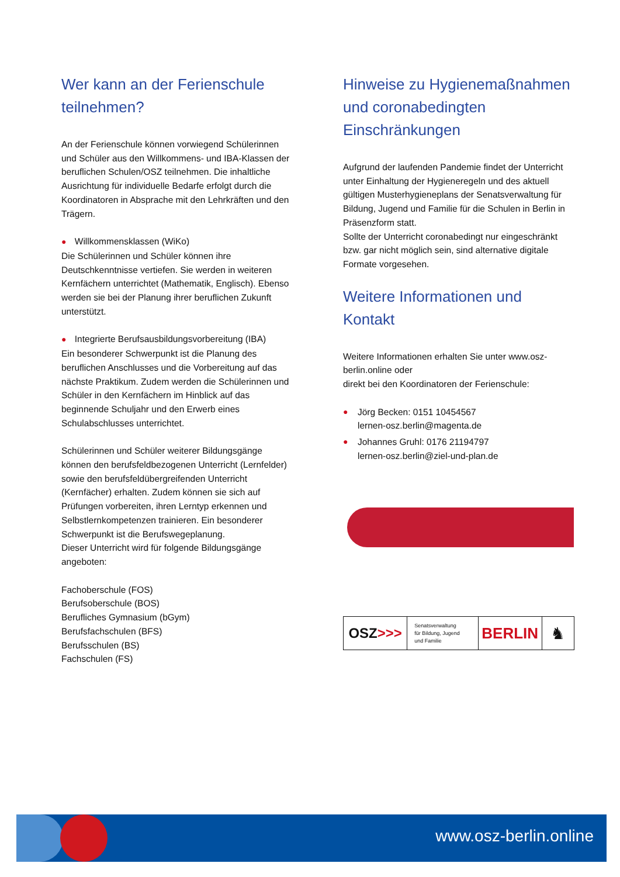Wer kann an der Ferienschule teilnehmen?
An der Ferienschule können vorwiegend Schülerinnen und Schüler aus den Willkommens- und IBA-Klassen der beruflichen Schulen/OSZ teilnehmen. Die inhaltliche Ausrichtung für individuelle Bedarfe erfolgt durch die Koordinatoren in Absprache mit den Lehrkräften und den Trägern.
● Willkommensklassen (WiKo)
Die Schülerinnen und Schüler können ihre Deutschkenntnisse vertiefen. Sie werden in weiteren Kernfächern unterrichtet (Mathematik, Englisch). Ebenso werden sie bei der Planung ihrer beruflichen Zukunft unterstützt.
● Integrierte Berufsausbildungsvorbereitung (IBA)
Ein besonderer Schwerpunkt ist die Planung des beruflichen Anschlusses und die Vorbereitung auf das nächste Praktikum. Zudem werden die Schülerinnen und Schüler in den Kernfächern im Hinblick auf das beginnende Schuljahr und den Erwerb eines Schulabschlusses unterrichtet.
Schülerinnen und Schüler weiterer Bildungsgänge können den berufsfeldbezogenen Unterricht (Lernfelder) sowie den berufsfeldübergreifenden Unterricht (Kernfächer) erhalten. Zudem können sie sich auf Prüfungen vorbereiten, ihren Lerntyp erkennen und Selbstlernkompetenzen trainieren. Ein besonderer Schwerpunkt ist die Berufswegeplanung.
Dieser Unterricht wird für folgende Bildungsgänge angeboten:
Fachoberschule (FOS)
Berufsoberschule (BOS)
Berufliches Gymnasium (bGym)
Berufsfachschulen (BFS)
Berufsschulen (BS)
Fachschulen (FS)
Hinweise zu Hygienemaßnahmen und coronabedingten Einschränkungen
Aufgrund der laufenden Pandemie findet der Unterricht unter Einhaltung der Hygieneregeln und des aktuell gültigen Musterhygieneplans der Senatsverwaltung für Bildung, Jugend und Familie für die Schulen in Berlin in Präsenzform statt.
Sollte der Unterricht coronabedingt nur eingeschränkt bzw. gar nicht möglich sein, sind alternative digitale Formate vorgesehen.
Weitere Informationen und Kontakt
Weitere Informationen erhalten Sie unter www.osz-berlin.online oder
direkt bei den Koordinatoren der Ferienschule:
● Jörg Becken: 0151 10454567
lernen-osz.berlin@magenta.de
● Johannes Gruhl: 0176 21194797
lernen-osz.berlin@ziel-und-plan.de
OSZ >>>
Senatsverwaltung
für Bildung, Jugend
und Familie
BERLIN ♞
www.osz-berlin.online